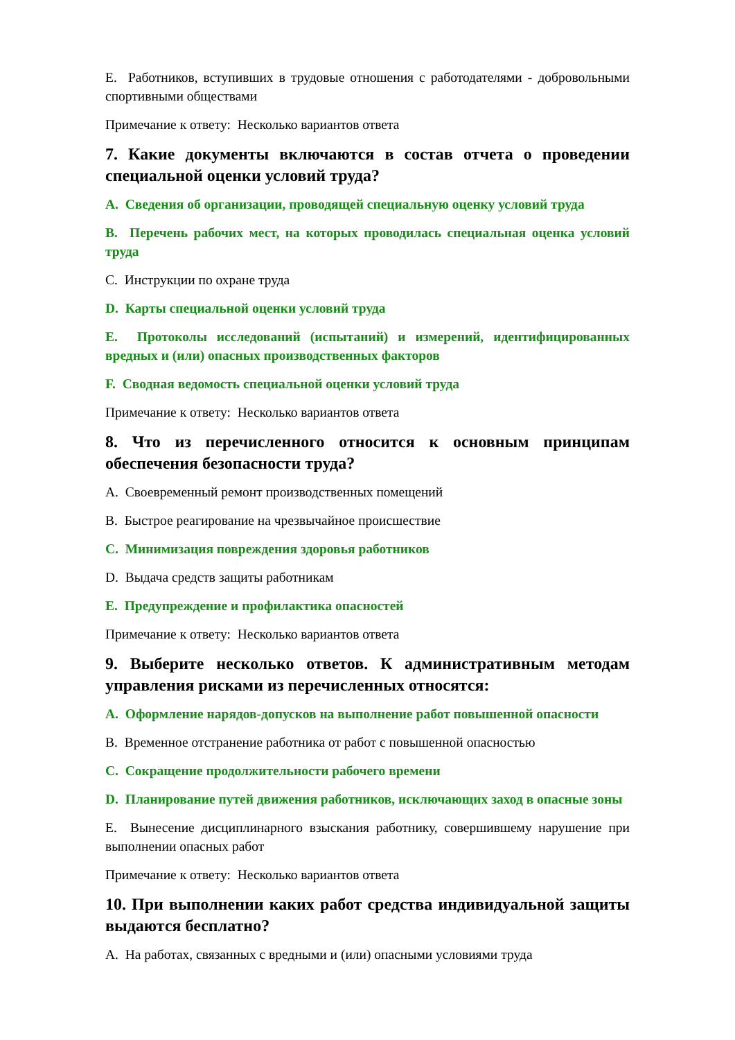E. Работников, вступивших в трудовые отношения с работодателями - добровольными спортивными обществами
Примечание к ответу: Несколько вариантов ответа
7. Какие документы включаются в состав отчета о проведении специальной оценки условий труда?
A. Сведения об организации, проводящей специальную оценку условий труда
B. Перечень рабочих мест, на которых проводилась специальная оценка условий труда
C. Инструкции по охране труда
D. Карты специальной оценки условий труда
E. Протоколы исследований (испытаний) и измерений, идентифицированных вредных и (или) опасных производственных факторов
F. Сводная ведомость специальной оценки условий труда
Примечание к ответу: Несколько вариантов ответа
8. Что из перечисленного относится к основным принципам обеспечения безопасности труда?
A. Своевременный ремонт производственных помещений
B. Быстрое реагирование на чрезвычайное происшествие
C. Минимизация повреждения здоровья работников
D. Выдача средств защиты работникам
E. Предупреждение и профилактика опасностей
Примечание к ответу: Несколько вариантов ответа
9. Выберите несколько ответов. К административным методам управления рисками из перечисленных относятся:
A. Оформление нарядов-допусков на выполнение работ повышенной опасности
B. Временное отстранение работника от работ с повышенной опасностью
C. Сокращение продолжительности рабочего времени
D. Планирование путей движения работников, исключающих заход в опасные зоны
E. Вынесение дисциплинарного взыскания работнику, совершившему нарушение при выполнении опасных работ
Примечание к ответу: Несколько вариантов ответа
10. При выполнении каких работ средства индивидуальной защиты выдаются бесплатно?
A. На работах, связанных с вредными и (или) опасными условиями труда